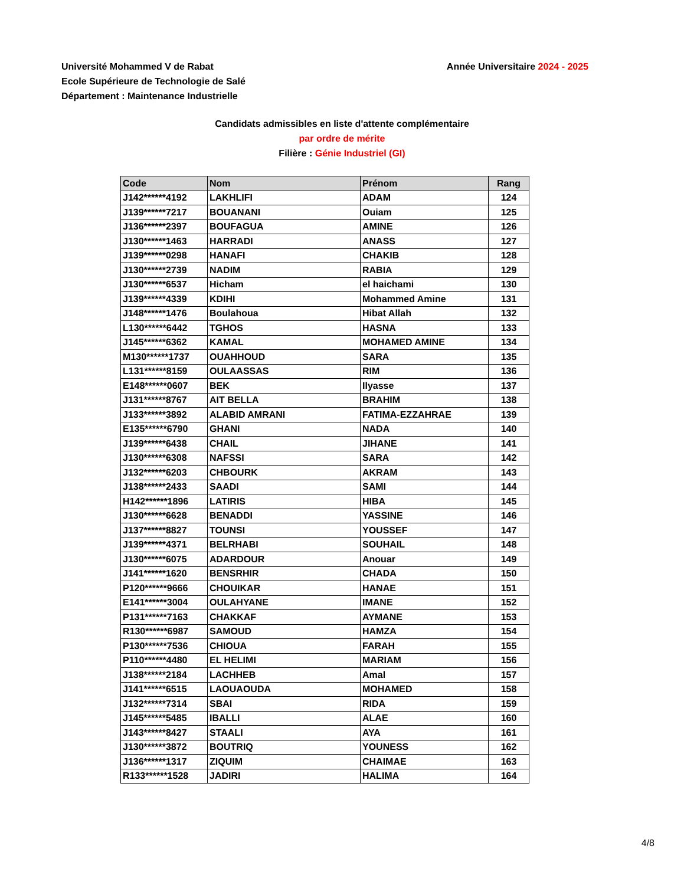Université Mohammed V de Rabat
Ecole Supérieure de Technologie de Salé
Département : Maintenance Industrielle
Année Universitaire 2024 - 2025
Candidats admissibles en liste d'attente complémentaire
par ordre de mérite
Filière : Génie Industriel (GI)
| Code | Nom | Prénom | Rang |
| --- | --- | --- | --- |
| J142******4192 | LAKHLIFI | ADAM | 124 |
| J139******7217 | BOUANANI | Ouiam | 125 |
| J136******2397 | BOUFAGUA | AMINE | 126 |
| J130******1463 | HARRADI | ANASS | 127 |
| J139******0298 | HANAFI | CHAKIB | 128 |
| J130******2739 | NADIM | RABIA | 129 |
| J130******6537 | Hicham | el haichami | 130 |
| J139******4339 | KDIHI | Mohammed Amine | 131 |
| J148******1476 | Boulahoua | Hibat Allah | 132 |
| L130******6442 | TGHOS | HASNA | 133 |
| J145******6362 | KAMAL | MOHAMED AMINE | 134 |
| M130******1737 | OUAHHOUD | SARA | 135 |
| L131******8159 | OULAASSAS | RIM | 136 |
| E148******0607 | BEK | Ilyasse | 137 |
| J131******8767 | AIT BELLA | BRAHIM | 138 |
| J133******3892 | ALABID AMRANI | FATIMA-EZZAHRAE | 139 |
| E135******6790 | GHANI | NADA | 140 |
| J139******6438 | CHAIL | JIHANE | 141 |
| J130******6308 | NAFSSI | SARA | 142 |
| J132******6203 | CHBOURK | AKRAM | 143 |
| J138******2433 | SAADI | SAMI | 144 |
| H142******1896 | LATIRIS | HIBA | 145 |
| J130******6628 | BENADDI | YASSINE | 146 |
| J137******8827 | TOUNSI | YOUSSEF | 147 |
| J139******4371 | BELRHABI | SOUHAIL | 148 |
| J130******6075 | ADARDOUR | Anouar | 149 |
| J141******1620 | BENSRHIR | CHADA | 150 |
| P120******9666 | CHOUIKAR | HANAE | 151 |
| E141******3004 | OULAHYANE | IMANE | 152 |
| P131******7163 | CHAKKAF | AYMANE | 153 |
| R130******6987 | SAMOUD | HAMZA | 154 |
| P130******7536 | CHIOUA | FARAH | 155 |
| P110******4480 | EL HELIMI | MARIAM | 156 |
| J138******2184 | LACHHEB | Amal | 157 |
| J141******6515 | LAOUAOUDA | MOHAMED | 158 |
| J132******7314 | SBAI | RIDA | 159 |
| J145******5485 | IBALLI | ALAE | 160 |
| J143******8427 | STAALI | AYA | 161 |
| J130******3872 | BOUTRIQ | YOUNESS | 162 |
| J136******1317 | ZIQUIM | CHAIMAE | 163 |
| R133******1528 | JADIRI | HALIMA | 164 |
4/8